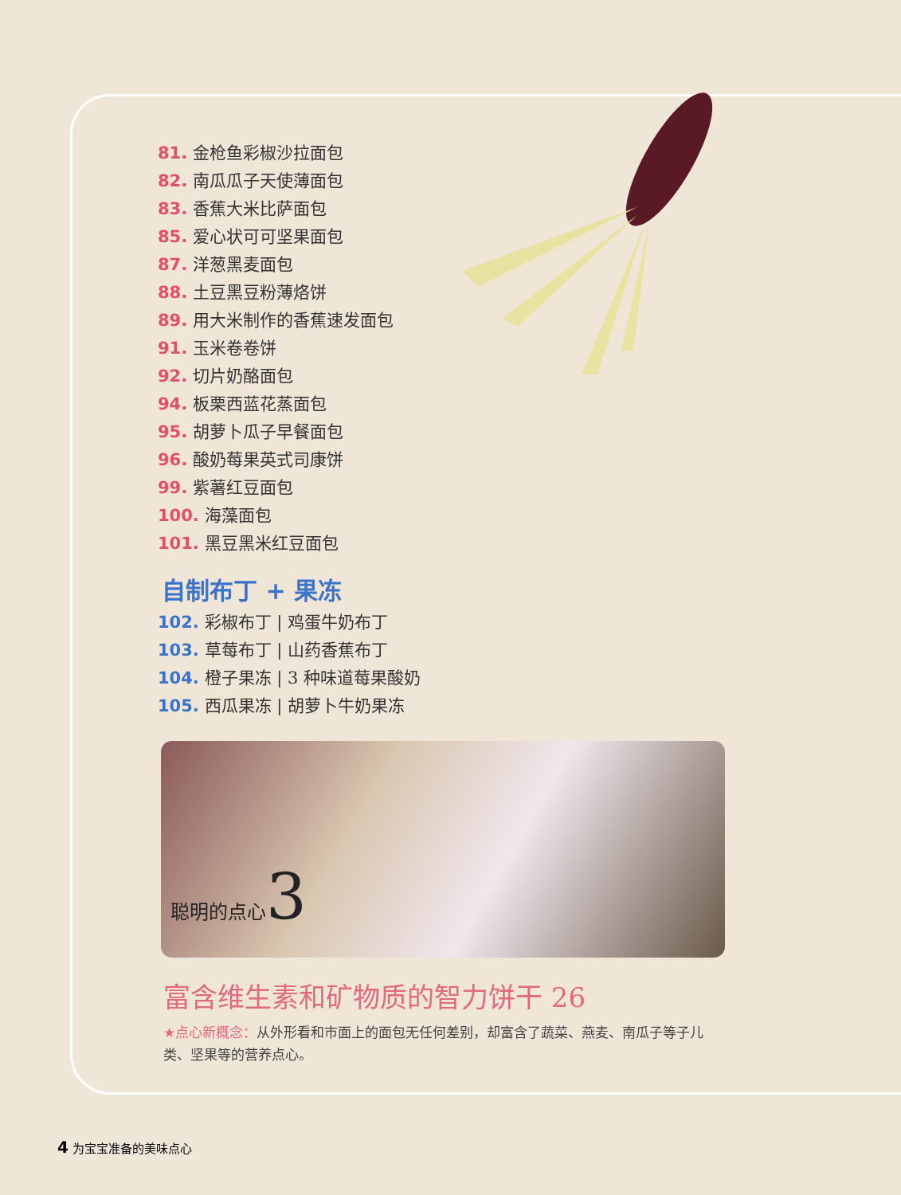81. 金枪鱼彩椒沙拉面包
82. 南瓜瓜子天使薄面包
83. 香蕉大米比萨面包
85. 爱心状可可坚果面包
87. 洋葱黑麦面包
88. 土豆黑豆粉薄烙饼
89. 用大米制作的香蕉速发面包
91. 玉米卷卷饼
92. 切片奶酪面包
94. 板栗西蓝花蒸面包
95. 胡萝卜瓜子早餐面包
96. 酸奶莓果英式司康饼
99. 紫薯红豆面包
100. 海藻面包
101. 黑豆黑米红豆面包
自制布丁 + 果冻
102. 彩椒布丁 | 鸡蛋牛奶布丁
103. 草莓布丁 | 山药香蕉布丁
104. 橙子果冻 | 3 种味道莓果酸奶
105. 西瓜果冻 | 胡萝卜牛奶果冻
聪明的点心3
富含维生素和矿物质的智力饼干 26
★点心新概念：从外形看和市面上的面包无任何差别，却富含了蔬菜、燕麦、南瓜子等子儿类、坚果等的营养点心。
4 为宝宝准备的美味点心